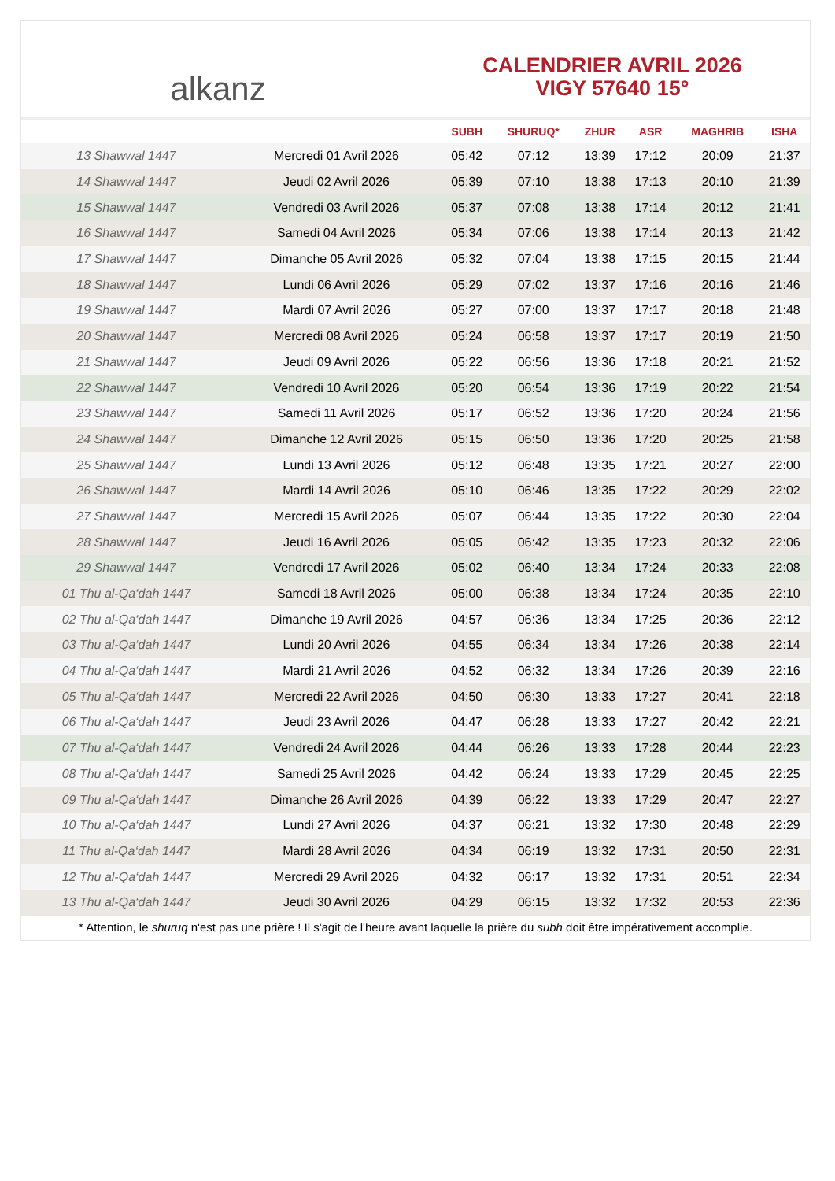alkanz
CALENDRIER AVRIL 2026
VIGY 57640 15°
| | | SUBH | SHURUQ* | ZHUR | ASR | MAGHRIB | ISHA |
| --- | --- | --- | --- | --- | --- | --- | --- |
| 13 Shawwal 1447 | Mercredi 01 Avril 2026 | 05:42 | 07:12 | 13:39 | 17:12 | 20:09 | 21:37 |
| 14 Shawwal 1447 | Jeudi 02 Avril 2026 | 05:39 | 07:10 | 13:38 | 17:13 | 20:10 | 21:39 |
| 15 Shawwal 1447 | Vendredi 03 Avril 2026 | 05:37 | 07:08 | 13:38 | 17:14 | 20:12 | 21:41 |
| 16 Shawwal 1447 | Samedi 04 Avril 2026 | 05:34 | 07:06 | 13:38 | 17:14 | 20:13 | 21:42 |
| 17 Shawwal 1447 | Dimanche 05 Avril 2026 | 05:32 | 07:04 | 13:38 | 17:15 | 20:15 | 21:44 |
| 18 Shawwal 1447 | Lundi 06 Avril 2026 | 05:29 | 07:02 | 13:37 | 17:16 | 20:16 | 21:46 |
| 19 Shawwal 1447 | Mardi 07 Avril 2026 | 05:27 | 07:00 | 13:37 | 17:17 | 20:18 | 21:48 |
| 20 Shawwal 1447 | Mercredi 08 Avril 2026 | 05:24 | 06:58 | 13:37 | 17:17 | 20:19 | 21:50 |
| 21 Shawwal 1447 | Jeudi 09 Avril 2026 | 05:22 | 06:56 | 13:36 | 17:18 | 20:21 | 21:52 |
| 22 Shawwal 1447 | Vendredi 10 Avril 2026 | 05:20 | 06:54 | 13:36 | 17:19 | 20:22 | 21:54 |
| 23 Shawwal 1447 | Samedi 11 Avril 2026 | 05:17 | 06:52 | 13:36 | 17:20 | 20:24 | 21:56 |
| 24 Shawwal 1447 | Dimanche 12 Avril 2026 | 05:15 | 06:50 | 13:36 | 17:20 | 20:25 | 21:58 |
| 25 Shawwal 1447 | Lundi 13 Avril 2026 | 05:12 | 06:48 | 13:35 | 17:21 | 20:27 | 22:00 |
| 26 Shawwal 1447 | Mardi 14 Avril 2026 | 05:10 | 06:46 | 13:35 | 17:22 | 20:29 | 22:02 |
| 27 Shawwal 1447 | Mercredi 15 Avril 2026 | 05:07 | 06:44 | 13:35 | 17:22 | 20:30 | 22:04 |
| 28 Shawwal 1447 | Jeudi 16 Avril 2026 | 05:05 | 06:42 | 13:35 | 17:23 | 20:32 | 22:06 |
| 29 Shawwal 1447 | Vendredi 17 Avril 2026 | 05:02 | 06:40 | 13:34 | 17:24 | 20:33 | 22:08 |
| 01 Thu al-Qa‘dah 1447 | Samedi 18 Avril 2026 | 05:00 | 06:38 | 13:34 | 17:24 | 20:35 | 22:10 |
| 02 Thu al-Qa‘dah 1447 | Dimanche 19 Avril 2026 | 04:57 | 06:36 | 13:34 | 17:25 | 20:36 | 22:12 |
| 03 Thu al-Qa‘dah 1447 | Lundi 20 Avril 2026 | 04:55 | 06:34 | 13:34 | 17:26 | 20:38 | 22:14 |
| 04 Thu al-Qa‘dah 1447 | Mardi 21 Avril 2026 | 04:52 | 06:32 | 13:34 | 17:26 | 20:39 | 22:16 |
| 05 Thu al-Qa‘dah 1447 | Mercredi 22 Avril 2026 | 04:50 | 06:30 | 13:33 | 17:27 | 20:41 | 22:18 |
| 06 Thu al-Qa‘dah 1447 | Jeudi 23 Avril 2026 | 04:47 | 06:28 | 13:33 | 17:27 | 20:42 | 22:21 |
| 07 Thu al-Qa‘dah 1447 | Vendredi 24 Avril 2026 | 04:44 | 06:26 | 13:33 | 17:28 | 20:44 | 22:23 |
| 08 Thu al-Qa‘dah 1447 | Samedi 25 Avril 2026 | 04:42 | 06:24 | 13:33 | 17:29 | 20:45 | 22:25 |
| 09 Thu al-Qa‘dah 1447 | Dimanche 26 Avril 2026 | 04:39 | 06:22 | 13:33 | 17:29 | 20:47 | 22:27 |
| 10 Thu al-Qa‘dah 1447 | Lundi 27 Avril 2026 | 04:37 | 06:21 | 13:32 | 17:30 | 20:48 | 22:29 |
| 11 Thu al-Qa‘dah 1447 | Mardi 28 Avril 2026 | 04:34 | 06:19 | 13:32 | 17:31 | 20:50 | 22:31 |
| 12 Thu al-Qa‘dah 1447 | Mercredi 29 Avril 2026 | 04:32 | 06:17 | 13:32 | 17:31 | 20:51 | 22:34 |
| 13 Thu al-Qa‘dah 1447 | Jeudi 30 Avril 2026 | 04:29 | 06:15 | 13:32 | 17:32 | 20:53 | 22:36 |
* Attention, le shuruq n'est pas une prière ! Il s'agit de l'heure avant laquelle la prière du subh doit être impérativement accomplie.